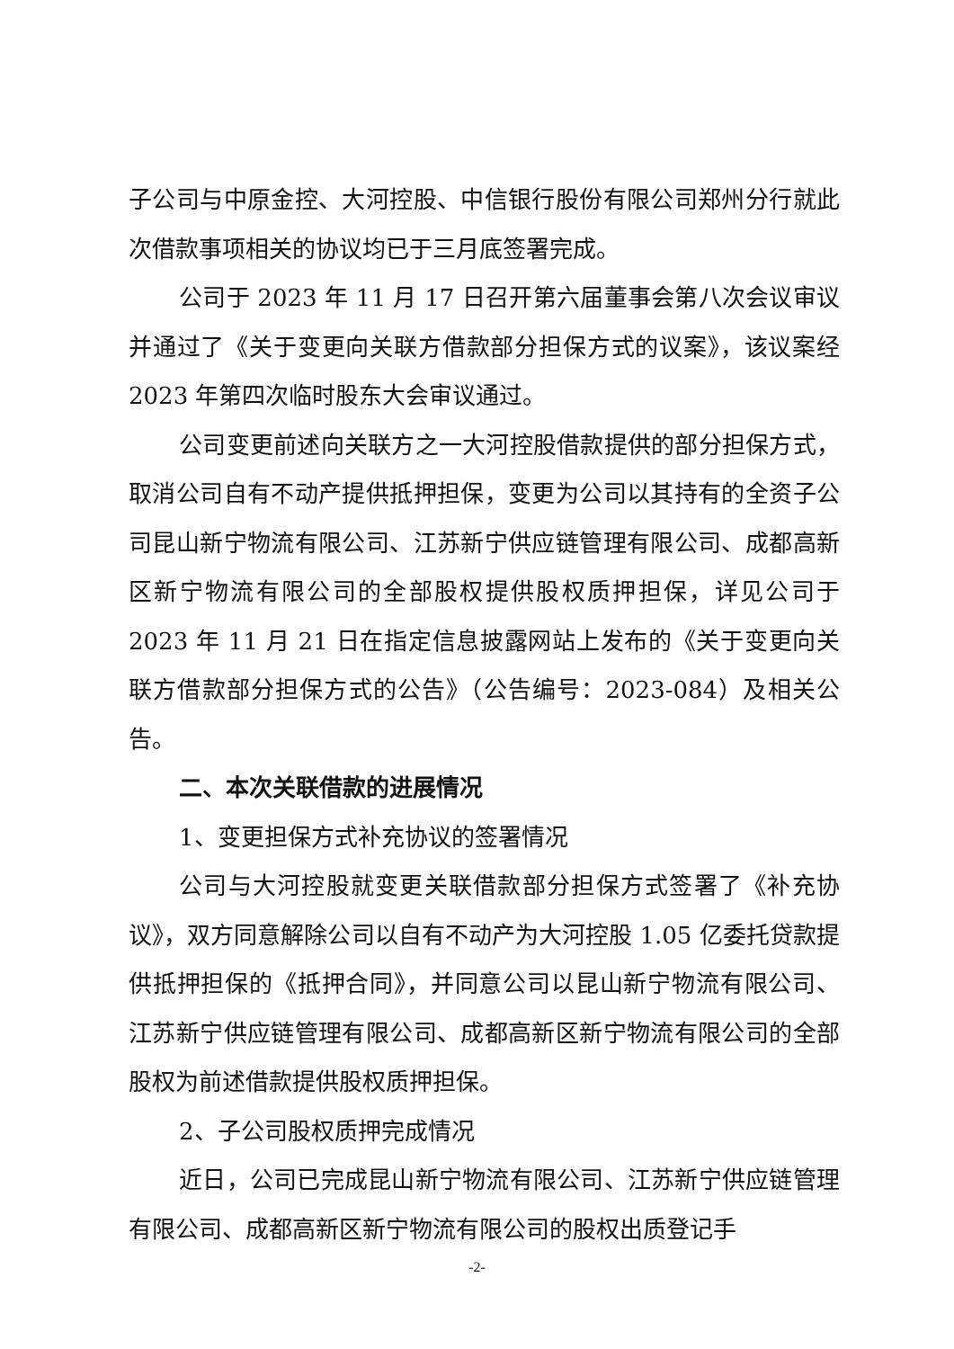子公司与中原金控、大河控股、中信银行股份有限公司郑州分行就此次借款事项相关的协议均已于三月底签署完成。
公司于 2023 年 11 月 17 日召开第六届董事会第八次会议审议并通过了《关于变更向关联方借款部分担保方式的议案》，该议案经 2023 年第四次临时股东大会审议通过。
公司变更前述向关联方之一大河控股借款提供的部分担保方式，取消公司自有不动产提供抵押担保，变更为公司以其持有的全资子公司昆山新宁物流有限公司、江苏新宁供应链管理有限公司、成都高新区新宁物流有限公司的全部股权提供股权质押担保，详见公司于 2023 年 11 月 21 日在指定信息披露网站上发布的《关于变更向关联方借款部分担保方式的公告》（公告编号：2023-084）及相关公告。
二、本次关联借款的进展情况
1、变更担保方式补充协议的签署情况
公司与大河控股就变更关联借款部分担保方式签署了《补充协议》，双方同意解除公司以自有不动产为大河控股 1.05 亿委托贷款提供抵押担保的《抵押合同》，并同意公司以昆山新宁物流有限公司、江苏新宁供应链管理有限公司、成都高新区新宁物流有限公司的全部股权为前述借款提供股权质押担保。
2、子公司股权质押完成情况
近日，公司已完成昆山新宁物流有限公司、江苏新宁供应链管理有限公司、成都高新区新宁物流有限公司的股权出质登记手
-2-